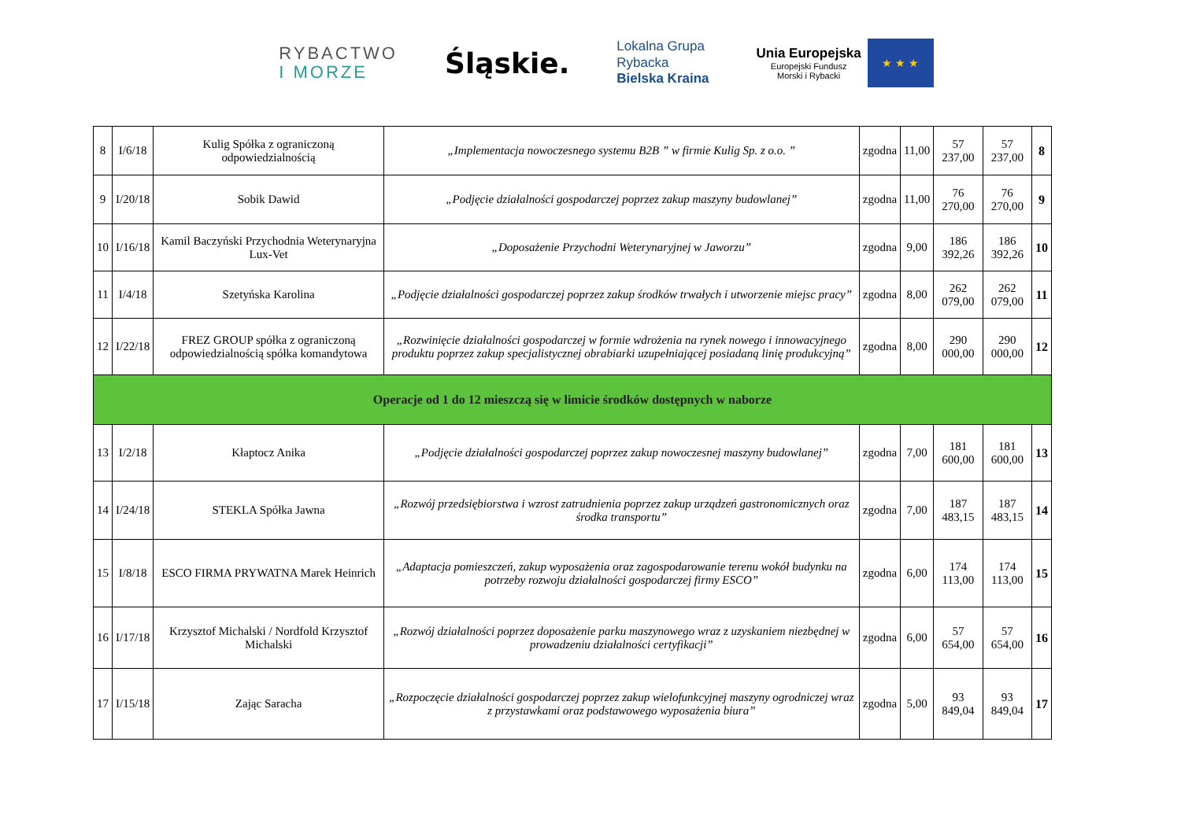RYBACTWO
I MORZE
Śląskie.
Lokalna Grupa
Rybacka
Bielska Kraina
Unia Europejska
Europejski Fundusz
Morski i Rybacki
★ ★ ★
| 8 | I/6/18 | Kulig Spółka z ograniczoną odpowiedzialnością | „Implementacja nowoczesnego systemu B2B ” w firmie Kulig Sp. z o.o. ” | zgodna | 11,00 | 57 237,00 | 57 237,00 | 8 |
| 9 | I/20/18 | Sobik Dawid | „Podjęcie działalności gospodarczej poprzez zakup maszyny budowlanej” | zgodna | 11,00 | 76 270,00 | 76 270,00 | 9 |
| 10 | I/16/18 | Kamil Baczyński Przychodnia Weterynaryjna Lux-Vet | „Doposażenie Przychodni Weterynaryjnej w Jaworzu” | zgodna | 9,00 | 186 392,26 | 186 392,26 | 10 |
| 11 | I/4/18 | Szetyńska Karolina | „Podjęcie działalności gospodarczej poprzez zakup środków trwałych i utworzenie miejsc pracy” | zgodna | 8,00 | 262 079,00 | 262 079,00 | 11 |
| 12 | I/22/18 | FREZ GROUP spółka z ograniczoną odpowiedzialnością spółka komandytowa | „Rozwinięcie działalności gospodarczej w formie wdrożenia na rynek nowego i innowacyjnego produktu poprzez zakup specjalistycznej obrabiarki uzupełniającej posiadaną linię produkcyjną” | zgodna | 8,00 | 290 000,00 | 290 000,00 | 12 |
| Operacje od 1 do 12 mieszczą się w limicie środków dostępnych w naborze | | | | | | | | |
| 13 | I/2/18 | Kłaptocz Anika | „Podjęcie działalności gospodarczej poprzez zakup nowoczesnej maszyny budowlanej” | zgodna | 7,00 | 181 600,00 | 181 600,00 | 13 |
| 14 | I/24/18 | STEKLA Spółka Jawna | „Rozwój przedsiębiorstwa i wzrost zatrudnienia poprzez zakup urządzeń gastronomicznych oraz środka transportu” | zgodna | 7,00 | 187 483,15 | 187 483,15 | 14 |
| 15 | I/8/18 | ESCO FIRMA PRYWATNA Marek Heinrich | „Adaptacja pomieszczeń, zakup wyposażenia oraz zagospodarowanie terenu wokół budynku na potrzeby rozwoju działalności gospodarczej firmy ESCO” | zgodna | 6,00 | 174 113,00 | 174 113,00 | 15 |
| 16 | I/17/18 | Krzysztof Michalski / Nordfold Krzysztof Michalski | „Rozwój działalności poprzez doposażenie parku maszynowego wraz z uzyskaniem niezbędnej w prowadzeniu działalności certyfikacji” | zgodna | 6,00 | 57 654,00 | 57 654,00 | 16 |
| 17 | I/15/18 | Zając Saracha | „Rozpoczęcie działalności gospodarczej poprzez zakup wielofunkcyjnej maszyny ogrodniczej wraz z przystawkami oraz podstawowego wyposażenia biura” | zgodna | 5,00 | 93 849,04 | 93 849,04 | 17 |